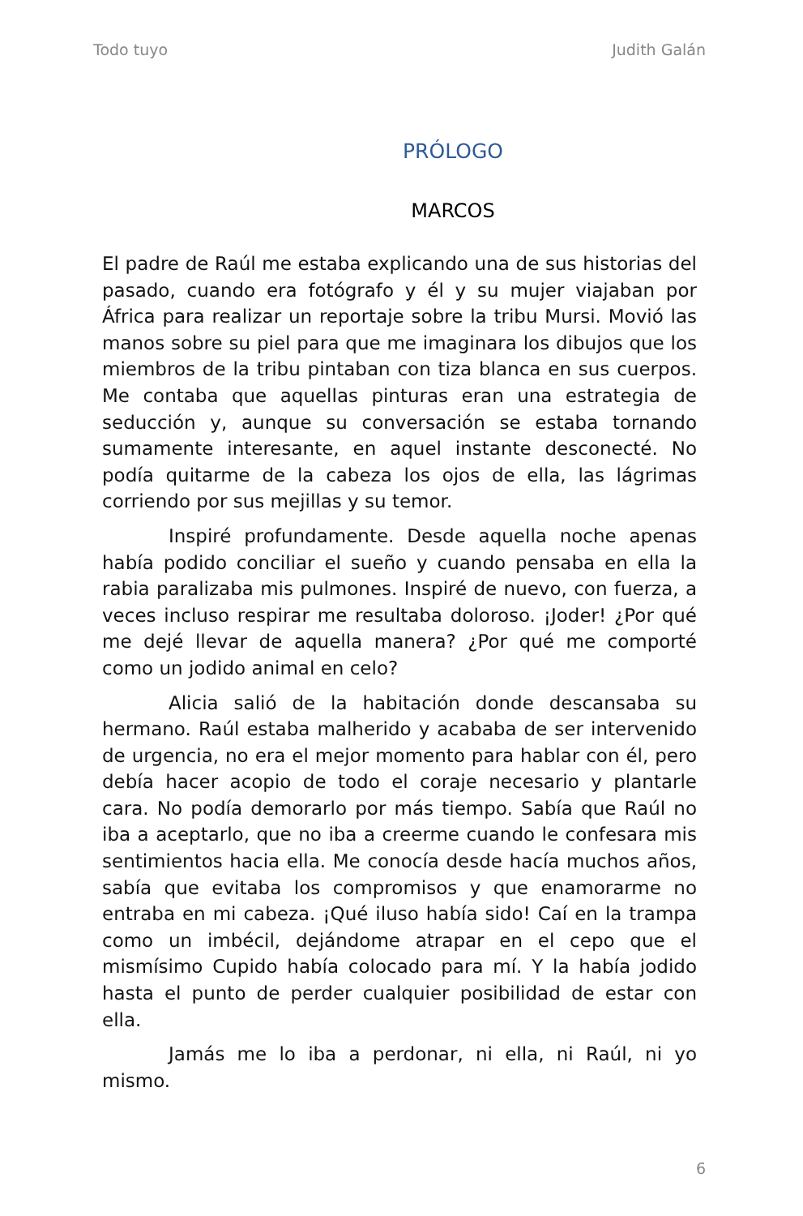Todo tuyo Judith Galán
PRÓLOGO
MARCOS
El padre de Raúl me estaba explicando una de sus historias del pasado, cuando era fotógrafo y él y su mujer viajaban por África para realizar un reportaje sobre la tribu Mursi. Movió las manos sobre su piel para que me imaginara los dibujos que los miembros de la tribu pintaban con tiza blanca en sus cuerpos. Me contaba que aquellas pinturas eran una estrategia de seducción y, aunque su conversación se estaba tornando sumamente interesante, en aquel instante desconecté. No podía quitarme de la cabeza los ojos de ella, las lágrimas corriendo por sus mejillas y su temor.
Inspiré profundamente. Desde aquella noche apenas había podido conciliar el sueño y cuando pensaba en ella la rabia paralizaba mis pulmones. Inspiré de nuevo, con fuerza, a veces incluso respirar me resultaba doloroso. ¡Joder! ¿Por qué me dejé llevar de aquella manera? ¿Por qué me comporté como un jodido animal en celo?
Alicia salió de la habitación donde descansaba su hermano. Raúl estaba malherido y acababa de ser intervenido de urgencia, no era el mejor momento para hablar con él, pero debía hacer acopio de todo el coraje necesario y plantarle cara. No podía demorarlo por más tiempo. Sabía que Raúl no iba a aceptarlo, que no iba a creerme cuando le confesara mis sentimientos hacia ella. Me conocía desde hacía muchos años, sabía que evitaba los compromisos y que enamorarme no entraba en mi cabeza. ¡Qué iluso había sido! Caí en la trampa como un imbécil, dejándome atrapar en el cepo que el mismísimo Cupido había colocado para mí. Y la había jodido hasta el punto de perder cualquier posibilidad de estar con ella.
Jamás me lo iba a perdonar, ni ella, ni Raúl, ni yo mismo.
6